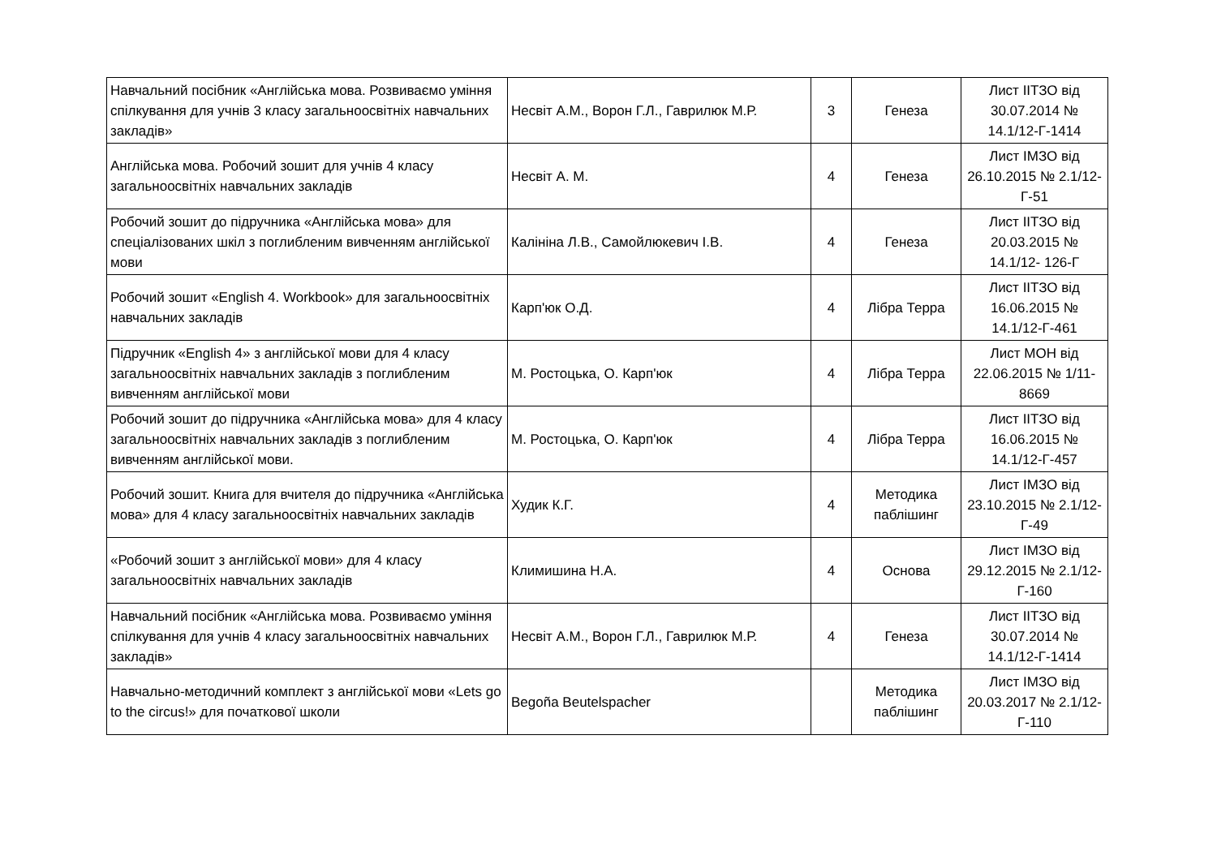| Навчальний посібник «Англійська мова. Розвиваємо уміння спілкування для учнів 3 класу загальноосвітніх навчальних закладів» | Несвіт А.М., Ворон Г.Л., Гаврилюк М.Р. | 3 | Генеза | Лист ІІТЗО від 30.07.2014 № 14.1/12-Г-1414 |
| Англійська мова. Робочий зошит для учнів 4 класу загальноосвітніх навчальних закладів | Несвіт А. М. | 4 | Генеза | Лист ІМЗО від 26.10.2015 № 2.1/12-Г-51 |
| Робочий зошит до підручника «Англійська мова» для спеціалізованих шкіл з поглибленим вивченням англійської мови | Калініна Л.В., Самойлюкевич І.В. | 4 | Генеза | Лист ІІТЗО від 20.03.2015 № 14.1/12- 126-Г |
| Робочий зошит «English 4. Workbook» для загальноосвітніх навчальних закладів | Карп'юк О.Д. | 4 | Лібра Терра | Лист ІІТЗО від 16.06.2015 № 14.1/12-Г-461 |
| Підручник «English 4» з англійської мови для 4 класу загальноосвітніх навчальних закладів з поглибленим вивченням англійської мови | М. Ростоцька, О. Карп'юк | 4 | Лібра Терра | Лист МОН від 22.06.2015 № 1/11-8669 |
| Робочий зошит до підручника «Англійська мова» для 4 класу загальноосвітніх навчальних закладів з поглибленим вивченням англійської мови. | М. Ростоцька, О. Карп'юк | 4 | Лібра Терра | Лист ІІТЗО від 16.06.2015 № 14.1/12-Г-457 |
| Робочий зошит. Книга для вчителя до підручника «Англійська мова» для 4 класу загальноосвітніх навчальних закладів | Худик К.Г. | 4 | Методика паблішинг | Лист ІМЗО від 23.10.2015 № 2.1/12-Г-49 |
| «Робочий зошит з англійської мови» для 4 класу загальноосвітніх навчальних закладів | Климишина Н.А. | 4 | Основа | Лист ІМЗО від 29.12.2015 № 2.1/12-Г-160 |
| Навчальний посібник «Англійська мова. Розвиваємо уміння спілкування для учнів 4 класу загальноосвітніх навчальних закладів» | Несвіт А.М., Ворон Г.Л., Гаврилюк М.Р. | 4 | Генеза | Лист ІІТЗО від 30.07.2014 № 14.1/12-Г-1414 |
| Навчально-методичний комплект з англійської мови «Lets go to the circus!» для початкової школи | Begoña Beutelspacher | | Методика паблішинг | Лист ІМЗО від 20.03.2017 № 2.1/12-Г-110 |